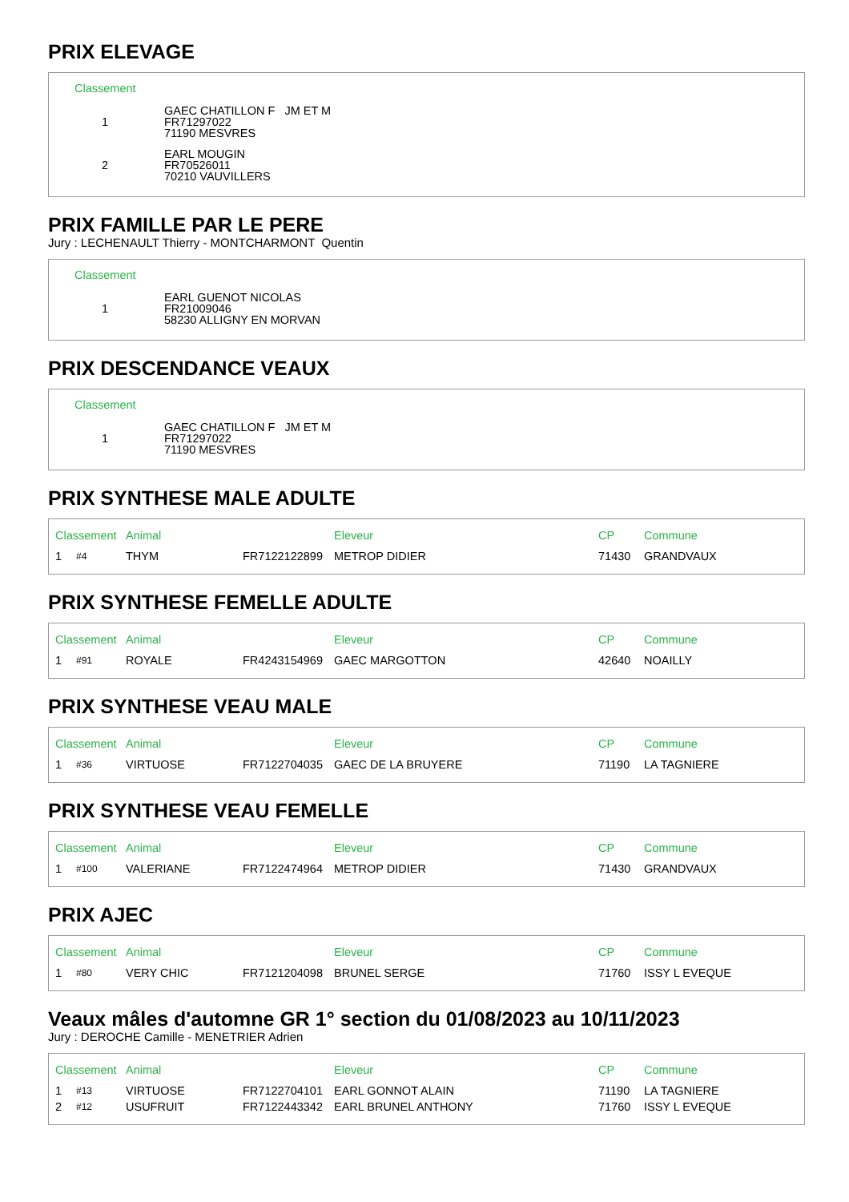PRIX ELEVAGE
| Classement | |
| --- | --- |
| 1 | GAEC CHATILLON F JM ET M FR71297022 71190 MESVRES |
| 2 | EARL MOUGIN FR70526011 70210 VAUVILLERS |
PRIX FAMILLE PAR LE PERE
Jury : LECHENAULT Thierry - MONTCHARMONT Quentin
| Classement | |
| --- | --- |
| 1 | EARL GUENOT NICOLAS FR21009046 58230 ALLIGNY EN MORVAN |
PRIX DESCENDANCE VEAUX
| Classement | |
| --- | --- |
| 1 | GAEC CHATILLON F JM ET M FR71297022 71190 MESVRES |
PRIX SYNTHESE MALE ADULTE
| Classement | | Animal | | Eleveur | CP | Commune |
| --- | --- | --- | --- | --- | --- | --- |
| 1 | #4 | THYM | FR7122122899 | METROP DIDIER | 71430 | GRANDVAUX |
PRIX SYNTHESE FEMELLE ADULTE
| Classement | | Animal | | Eleveur | CP | Commune |
| --- | --- | --- | --- | --- | --- | --- |
| 1 | #91 | ROYALE | FR4243154969 | GAEC MARGOTTON | 42640 | NOAILLY |
PRIX SYNTHESE VEAU MALE
| Classement | | Animal | | Eleveur | CP | Commune |
| --- | --- | --- | --- | --- | --- | --- |
| 1 | #36 | VIRTUOSE | FR7122704035 | GAEC DE LA BRUYERE | 71190 | LA TAGNIERE |
PRIX SYNTHESE VEAU FEMELLE
| Classement | | Animal | | Eleveur | CP | Commune |
| --- | --- | --- | --- | --- | --- | --- |
| 1 | #100 | VALERIANE | FR7122474964 | METROP DIDIER | 71430 | GRANDVAUX |
PRIX AJEC
| Classement | | Animal | | Eleveur | CP | Commune |
| --- | --- | --- | --- | --- | --- | --- |
| 1 | #80 | VERY CHIC | FR7121204098 | BRUNEL SERGE | 71760 | ISSY L EVEQUE |
Veaux mâles d'automne GR 1° section du 01/08/2023 au 10/11/2023
Jury : DEROCHE Camille - MENETRIER Adrien
| Classement | | Animal | | Eleveur | CP | Commune |
| --- | --- | --- | --- | --- | --- | --- |
| 1 | #13 | VIRTUOSE | FR7122704101 | EARL GONNOT ALAIN | 71190 | LA TAGNIERE |
| 2 | #12 | USUFRUIT | FR7122443342 | EARL BRUNEL ANTHONY | 71760 | ISSY L EVEQUE |